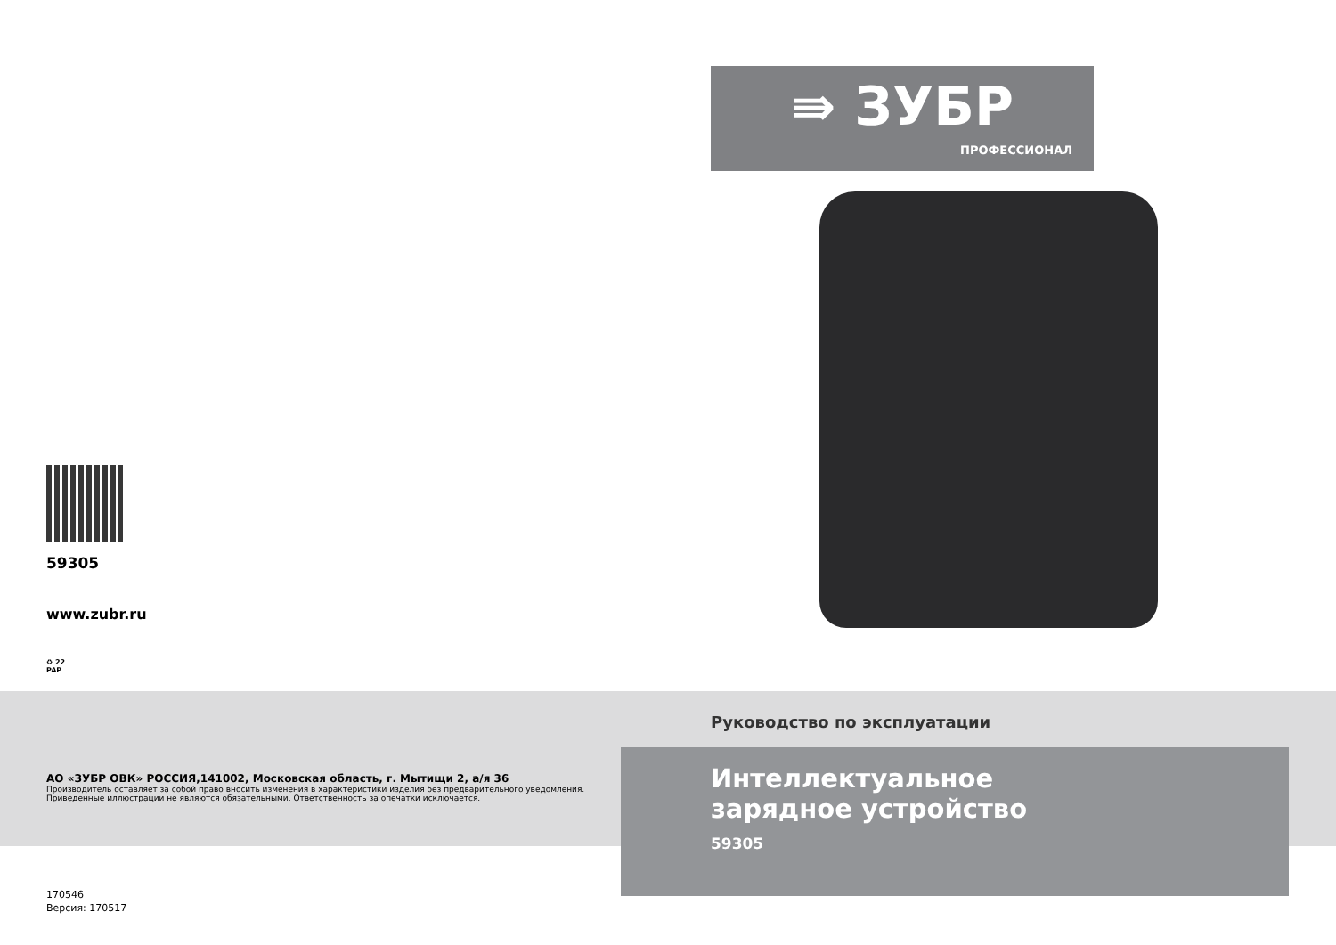⇛ ЗУБР
ПРОФЕССИОНАЛ
59305
www.zubr.ru
♻ 22
PAP
АО «ЗУБР ОВК» РОССИЯ,141002, Московская область, г. Мытищи 2, а/я 36
Производитель оставляет за собой право вносить изменения в характеристики изделия без предварительного уведомления.
Приведенные иллюстрации не являются обязательными. Ответственность за опечатки исключается.
170546
Версия: 170517
Руководство по эксплуатации
Интеллектуальное
зарядное устройство
59305